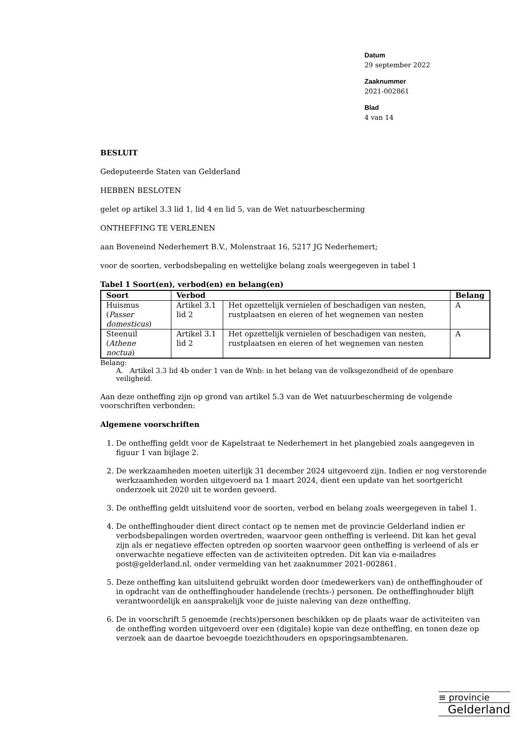Datum
29 september 2022
Zaaknummer
2021-002861
Blad
4 van 14
BESLUIT
Gedeputeerde Staten van Gelderland
HEBBEN BESLOTEN
gelet op artikel 3.3 lid 1, lid 4 en lid 5, van de Wet natuurbescherming
ONTHEFFING TE VERLENEN
aan Boveneind Nederhemert B.V., Molenstraat 16, 5217 JG Nederhemert;
voor de soorten, verbodsbepaling en wettelijke belang zoals weergegeven in tabel 1
Tabel 1 Soort(en), verbod(en) en belang(en)
| Soort | Verbod | | Belang |
| --- | --- | --- | --- |
| Huismus ( Passer domesticus ) | Artikel 3.1 lid 2 | Het opzettelijk vernielen of beschadigen van nesten, rustplaatsen en eieren of het wegnemen van nesten | A |
| Steenuil ( Athene noctua ) | Artikel 3.1 lid 2 | Het opzettelijk vernielen of beschadigen van nesten, rustplaatsen en eieren of het wegnemen van nesten | A |
Belang:
A. Artikel 3.3 lid 4b onder 1 van de Wnb: in het belang van de volksgezondheid of de openbare veiligheid.
Aan deze ontheffing zijn op grond van artikel 5.3 van de Wet natuurbescherming de volgende voorschriften verbonden:
Algemene voorschriften
1. De ontheffing geldt voor de Kapelstraat te Nederhemert in het plangebied zoals aangegeven in figuur 1 van bijlage 2.
2. De werkzaamheden moeten uiterlijk 31 december 2024 uitgevoerd zijn. Indien er nog verstorende werkzaamheden worden uitgevoerd na 1 maart 2024, dient een update van het soortgericht onderzoek uit 2020 uit te worden gevoerd.
3. De ontheffing geldt uitsluitend voor de soorten, verbod en belang zoals weergegeven in tabel 1.
4. De ontheffinghouder dient direct contact op te nemen met de provincie Gelderland indien er verbodsbepalingen worden overtreden, waarvoor geen ontheffing is verleend. Dit kan het geval zijn als er negatieve effecten optreden op soorten waarvoor geen ontheffing is verleend of als er onverwachte negatieve effecten van de activiteiten optreden. Dit kan via e-mailadres post@gelderland.nl, onder vermelding van het zaaknummer 2021-002861.
5. Deze ontheffing kan uitsluitend gebruikt worden door (medewerkers van) de ontheffinghouder of in opdracht van de ontheffinghouder handelende (rechts-) personen. De ontheffinghouder blijft verantwoordelijk en aansprakelijk voor de juiste naleving van deze ontheffing.
6. De in voorschrift 5 genoemde (rechts)personen beschikken op de plaats waar de activiteiten van de ontheffing worden uitgevoerd over een (digitale) kopie van deze ontheffing, en tonen deze op verzoek aan de daartoe bevoegde toezichthouders en opsporingsambtenaren.
≡ provincie
Gelderland